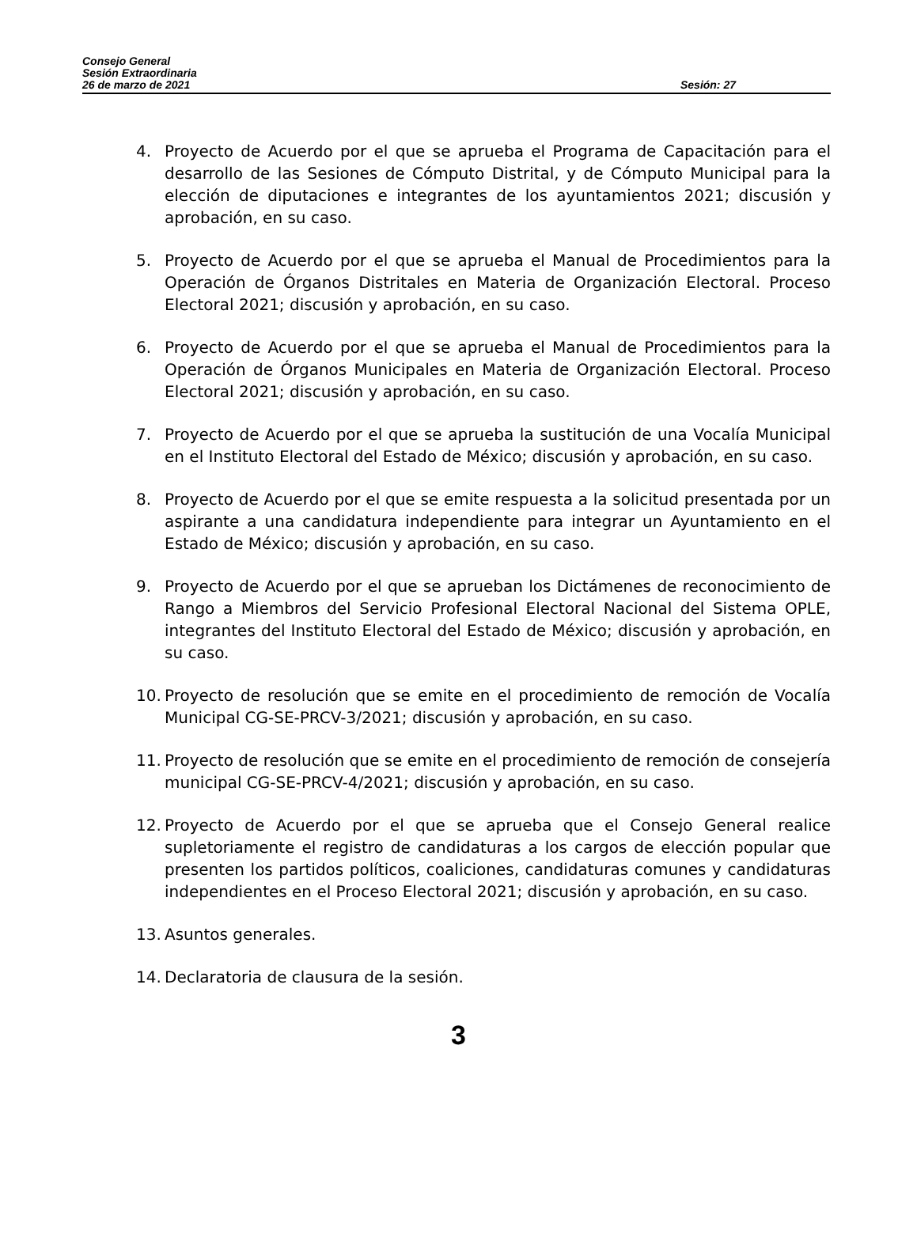Consejo General
Sesión Extraordinaria
26 de marzo de 2021
Sesión: 27
4. Proyecto de Acuerdo por el que se aprueba el Programa de Capacitación para el desarrollo de las Sesiones de Cómputo Distrital, y de Cómputo Municipal para la elección de diputaciones e integrantes de los ayuntamientos 2021; discusión y aprobación, en su caso.
5. Proyecto de Acuerdo por el que se aprueba el Manual de Procedimientos para la Operación de Órganos Distritales en Materia de Organización Electoral. Proceso Electoral 2021; discusión y aprobación, en su caso.
6. Proyecto de Acuerdo por el que se aprueba el Manual de Procedimientos para la Operación de Órganos Municipales en Materia de Organización Electoral. Proceso Electoral 2021; discusión y aprobación, en su caso.
7. Proyecto de Acuerdo por el que se aprueba la sustitución de una Vocalía Municipal en el Instituto Electoral del Estado de México; discusión y aprobación, en su caso.
8. Proyecto de Acuerdo por el que se emite respuesta a la solicitud presentada por un aspirante a una candidatura independiente para integrar un Ayuntamiento en el Estado de México; discusión y aprobación, en su caso.
9. Proyecto de Acuerdo por el que se aprueban los Dictámenes de reconocimiento de Rango a Miembros del Servicio Profesional Electoral Nacional del Sistema OPLE, integrantes del Instituto Electoral del Estado de México; discusión y aprobación, en su caso.
10. Proyecto de resolución que se emite en el procedimiento de remoción de Vocalía Municipal CG-SE-PRCV-3/2021; discusión y aprobación, en su caso.
11. Proyecto de resolución que se emite en el procedimiento de remoción de consejería municipal CG-SE-PRCV-4/2021; discusión y aprobación, en su caso.
12. Proyecto de Acuerdo por el que se aprueba que el Consejo General realice supletoriamente el registro de candidaturas a los cargos de elección popular que presenten los partidos políticos, coaliciones, candidaturas comunes y candidaturas independientes en el Proceso Electoral 2021; discusión y aprobación, en su caso.
13. Asuntos generales.
14. Declaratoria de clausura de la sesión.
3